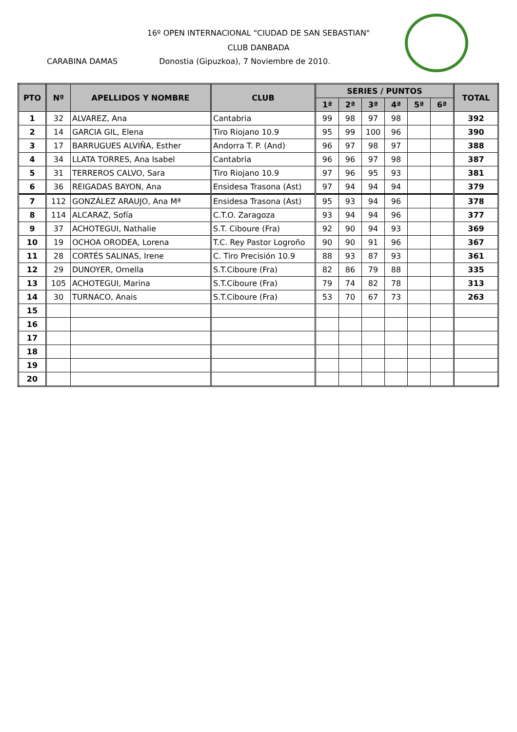16º OPEN INTERNACIONAL "CIUDAD DE SAN SEBASTIAN"
CLUB DANBADA
CARABINA DAMAS Donostia (Gipuzkoa), 7 Noviembre de 2010.
| PTO | Nº | APELLIDOS Y NOMBRE | CLUB | SERIES / PUNTOS | | | | | | TOTAL |
| --- | --- | --- | --- | --- | --- | --- | --- | --- | --- | --- |
| | | | | 1ª | 2ª | 3ª | 4ª | 5ª | 6ª | |
| 1 | 32 | ALVAREZ, Ana | Cantabria | 99 | 98 | 97 | 98 | | | 392 |
| 2 | 14 | GARCIA GIL, Elena | Tiro Riojano 10.9 | 95 | 99 | 100 | 96 | | | 390 |
| 3 | 17 | BARRUGUES ALVIÑA, Esther | Andorra T. P. (And) | 96 | 97 | 98 | 97 | | | 388 |
| 4 | 34 | LLATA TORRES, Ana Isabel | Cantabria | 96 | 96 | 97 | 98 | | | 387 |
| 5 | 31 | TERREROS CALVO, Sara | Tiro Riojano 10.9 | 97 | 96 | 95 | 93 | | | 381 |
| 6 | 36 | REIGADAS BAYON, Ana | Ensidesa Trasona (Ast) | 97 | 94 | 94 | 94 | | | 379 |
| 7 | 112 | GONZÁLEZ ARAUJO, Ana Mª | Ensidesa Trasona (Ast) | 95 | 93 | 94 | 96 | | | 378 |
| 8 | 114 | ALCARAZ, Sofía | C.T.O. Zaragoza | 93 | 94 | 94 | 96 | | | 377 |
| 9 | 37 | ACHOTEGUI, Nathalie | S.T. Ciboure (Fra) | 92 | 90 | 94 | 93 | | | 369 |
| 10 | 19 | OCHOA ORODEA, Lorena | T.C. Rey Pastor Logroño | 90 | 90 | 91 | 96 | | | 367 |
| 11 | 28 | CORTÉS SALINAS, Irene | C. Tiro Precisión 10.9 | 88 | 93 | 87 | 93 | | | 361 |
| 12 | 29 | DUNOYER, Ornella | S.T.Ciboure (Fra) | 82 | 86 | 79 | 88 | | | 335 |
| 13 | 105 | ACHOTEGUI, Marina | S.T.Ciboure (Fra) | 79 | 74 | 82 | 78 | | | 313 |
| 14 | 30 | TURNACO, Anais | S.T.Ciboure (Fra) | 53 | 70 | 67 | 73 | | | 263 |
| 15 | | | | | | | | | | |
| 16 | | | | | | | | | | |
| 17 | | | | | | | | | | |
| 18 | | | | | | | | | | |
| 19 | | | | | | | | | | |
| 20 | | | | | | | | | | |